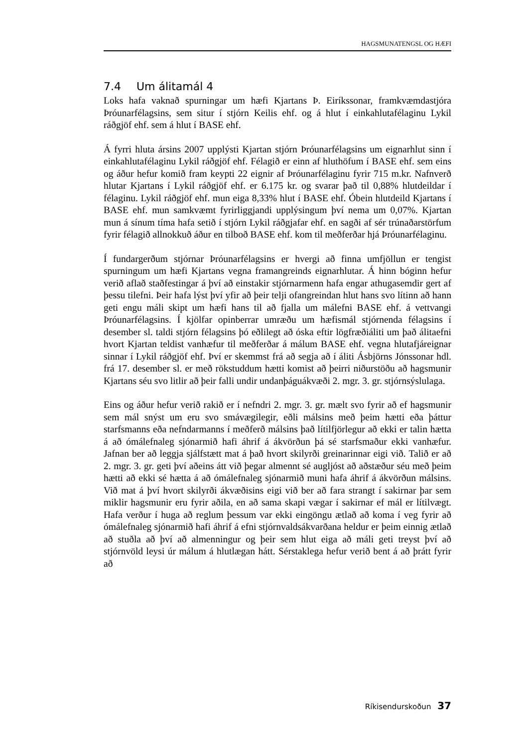HAGSMUNATENGSL OG HÆFI
7.4 Um álitamál 4
Loks hafa vaknað spurningar um hæfi Kjartans Þ. Eiríkssonar, framkvæmdastjóra Þróunarfélagsins, sem situr í stjórn Keilis ehf. og á hlut í einkahlutafélaginu Lykil ráðgjöf ehf. sem á hlut í BASE ehf.
Á fyrri hluta ársins 2007 upplýsti Kjartan stjórn Þróunarfélagsins um eignarhlut sinn í einkahlutafélaginu Lykil ráðgjöf ehf. Félagið er einn af hluthöfum í BASE ehf. sem eins og áður hefur komið fram keypti 22 eignir af Þróunarfélaginu fyrir 715 m.kr. Nafnverð hlutar Kjartans í Lykil ráðgjöf ehf. er 6.175 kr. og svarar það til 0,88% hlutdeildar í félaginu. Lykil ráðgjöf ehf. mun eiga 8,33% hlut í BASE ehf. Óbein hlutdeild Kjartans í BASE ehf. mun samkvæmt fyrirliggjandi upplýsingum því nema um 0,07%. Kjartan mun á sínum tíma hafa setið í stjórn Lykil ráðgjafar ehf. en sagði af sér trúnaðarstörfum fyrir félagið allnokkuð áður en tilboð BASE ehf. kom til meðferðar hjá Þróunarfélaginu.
Í fundargerðum stjórnar Þróunarfélagsins er hvergi að finna umfjöllun er tengist spurningum um hæfi Kjartans vegna framangreinds eignarhlutar. Á hinn bóginn hefur verið aflað staðfestingar á því að einstakir stjórnarmenn hafa engar athugasemdir gert af þessu tilefni. Þeir hafa lýst því yfir að þeir telji ofangreindan hlut hans svo lítinn að hann geti engu máli skipt um hæfi hans til að fjalla um málefni BASE ehf. á vettvangi Þróunarfélagsins. Í kjölfar opinberrar umræðu um hæfismál stjórnenda félagsins í desember sl. taldi stjórn félagsins þó eðlilegt að óska eftir lögfræðiáliti um það álitaefni hvort Kjartan teldist vanhæfur til meðferðar á málum BASE ehf. vegna hlutafjáreignar sinnar í Lykil ráðgjöf ehf. Því er skemmst frá að segja að í áliti Ásbjörns Jónssonar hdl. frá 17. desember sl. er með rökstuddum hætti komist að þeirri niðurstöðu að hagsmunir Kjartans séu svo litlir að þeir falli undir undanþáguákvæði 2. mgr. 3. gr. stjórnsýslulaga.
Eins og áður hefur verið rakið er í nefndri 2. mgr. 3. gr. mælt svo fyrir að ef hagsmunir sem mál snýst um eru svo smávægilegir, eðli málsins með þeim hætti eða þáttur starfsmanns eða nefndarmanns í meðferð málsins það lítilfjörlegur að ekki er talin hætta á að ómálefnaleg sjónarmið hafi áhrif á ákvörðun þá sé starfsmaður ekki vanhæfur. Jafnan ber að leggja sjálfstætt mat á það hvort skilyrði greinarinnar eigi við. Talið er að 2. mgr. 3. gr. geti því aðeins átt við þegar almennt sé augljóst að aðstæður séu með þeim hætti að ekki sé hætta á að ómálefnaleg sjónarmið muni hafa áhrif á ákvörðun málsins. Við mat á því hvort skilyrði ákvæðisins eigi við ber að fara strangt í sakirnar þar sem miklir hagsmunir eru fyrir aðila, en að sama skapi vægar í sakirnar ef mál er lítilvægt. Hafa verður í huga að reglum þessum var ekki eingöngu ætlað að koma í veg fyrir að ómálefnaleg sjónarmið hafi áhrif á efni stjórnvaldsákvarðana heldur er þeim einnig ætlað að stuðla að því að almenningur og þeir sem hlut eiga að máli geti treyst því að stjórnvöld leysi úr málum á hlutlægan hátt. Sérstaklega hefur verið bent á að þrátt fyrir að
Ríkisendurskoðun 37